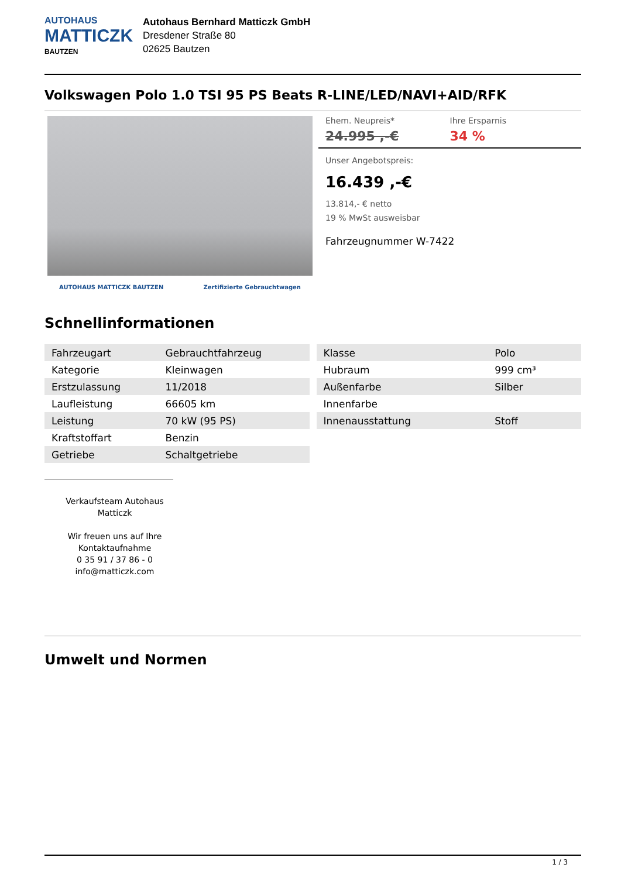AUTOHAUS
MATTICZK
BAUTZEN
Autohaus Bernhard Matticzk GmbH
Dresdener Straße 80
02625 Bautzen
Volkswagen Polo 1.0 TSI 95 PS Beats R-LINE/LED/NAVI+AID/RFK
AUTOHAUS MATTICZK BAUTZEN Zertifizierte Gebrauchtwagen
Ehem. Neupreis*
24.995 ,-€
Ihre Ersparnis
34 %
Unser Angebotspreis:
16.439 ,-€
13.814,- € netto
19 % MwSt ausweisbar
Fahrzeugnummer W-7422
Schnellinformationen
| Fahrzeugart | Gebrauchtfahrzeug |
| Kategorie | Kleinwagen |
| Erstzulassung | 11/2018 |
| Laufleistung | 66605 km |
| Leistung | 70 kW (95 PS) |
| Kraftstoffart | Benzin |
| Getriebe | Schaltgetriebe |
| Klasse | Polo |
| Hubraum | 999 cm³ |
| Außenfarbe | Silber |
| Innenfarbe | |
| Innenausstattung | Stoff |
Verkaufsteam Autohaus Matticzk
Wir freuen uns auf Ihre Kontaktaufnahme
0 35 91 / 37 86 - 0
info@matticzk.com
Umwelt und Normen
1 / 3